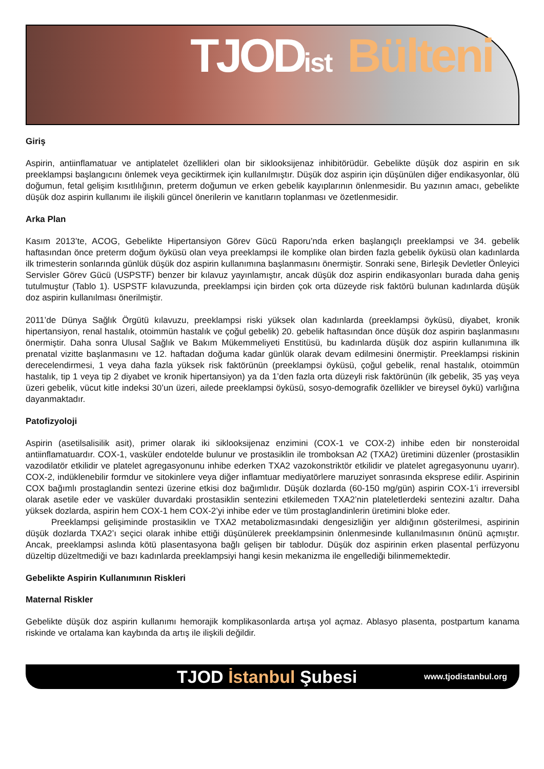TJODist Bülteni
Giriş
Aspirin, antiinflamatuar ve antiplatelet özellikleri olan bir siklooksijenaz inhibitörüdür. Gebelikte düşük doz aspirin en sık preeklampsi başlangıcını önlemek veya geciktirmek için kullanılmıştır. Düşük doz aspirin için düşünülen diğer endikasyonlar, ölü doğumun, fetal gelişim kısıtlılığının, preterm doğumun ve erken gebelik kayıplarının önlenmesidir. Bu yazının amacı, gebelikte düşük doz aspirin kullanımı ile ilişkili güncel önerilerin ve kanıtların toplanması ve özetlenmesidir.
Arka Plan
Kasım 2013’te, ACOG, Gebelikte Hipertansiyon Görev Gücü Raporu’nda erken başlangıçlı preeklampsi ve 34. gebelik haftasından önce preterm doğum öyküsü olan veya preeklampsi ile komplike olan birden fazla gebelik öyküsü olan kadınlarda ilk trimesterin sonlarında günlük düşük doz aspirin kullanımına başlanmasını önermiştir. Sonraki sene, Birleşik Devletler Önleyici Servisler Görev Gücü (USPSTF) benzer bir kılavuz yayınlamıştır, ancak düşük doz aspirin endikasyonları burada daha geniş tutulmuştur (Tablo 1). USPSTF kılavuzunda, preeklampsi için birden çok orta düzeyde risk faktörü bulunan kadınlarda düşük doz aspirin kullanılması önerilmiştir.
2011’de Dünya Sağlık Örgütü kılavuzu, preeklampsi riski yüksek olan kadınlarda (preeklampsi öyküsü, diyabet, kronik hipertansiyon, renal hastalık, otoimmün hastalık ve çoğul gebelik) 20. gebelik haftasından önce düşük doz aspirin başlanmasını önermiştir. Daha sonra Ulusal Sağlık ve Bakım Mükemmeliyeti Enstitüsü, bu kadınlarda düşük doz aspirin kullanımına ilk prenatal vizitte başlanmasını ve 12. haftadan doğuma kadar günlük olarak devam edilmesini önermiştir. Preeklampsi riskinin derecelendirmesi, 1 veya daha fazla yüksek risk faktörünün (preeklampsi öyküsü, çoğul gebelik, renal hastalık, otoimmün hastalık, tip 1 veya tip 2 diyabet ve kronik hipertansiyon) ya da 1’den fazla orta düzeyli risk faktörünün (ilk gebelik, 35 yaş veya üzeri gebelik, vücut kitle indeksi 30’un üzeri, ailede preeklampsi öyküsü, sosyo-demografik özellikler ve bireysel öykü) varlığına dayanmaktadır.
Patofizyoloji
Aspirin (asetilsalisilik asit), primer olarak iki siklooksijenaz enzimini (COX-1 ve COX-2) inhibe eden bir nonsteroidal antiinflamatuardır. COX-1, vasküler endotelde bulunur ve prostasiklin ile tromboksan A2 (TXA2) üretimini düzenler (prostasiklin vazodilatör etkilidir ve platelet agregasyonunu inhibe ederken TXA2 vazokonstriktör etkilidir ve platelet agregasyonunu uyarır). COX-2, indüklenebilir formdur ve sitokinlere veya diğer inflamtuar mediyatörlere maruziyet sonrasında eksprese edilir. Aspirinin COX bağımlı prostaglandin sentezi üzerine etkisi doz bağımlıdır. Düşük dozlarda (60-150 mg/gün) aspirin COX-1’i irreversibl olarak asetile eder ve vasküler duvardaki prostasiklin sentezini etkilemeden TXA2’nin plateletlerdeki sentezini azaltır. Daha yüksek dozlarda, aspirin hem COX-1 hem COX-2’yi inhibe eder ve tüm prostaglandinlerin üretimini bloke eder.
Preeklampsi gelişiminde prostasiklin ve TXA2 metabolizmasındaki dengesizliğin yer aldığının gösterilmesi, aspirinin düşük dozlarda TXA2’ı seçici olarak inhibe ettiği düşünülerek preeklampsinin önlenmesinde kullanılmasının önünü açmıştır. Ancak, preeklampsi aslında kötü plasentasyona bağlı gelişen bir tablodur. Düşük doz aspirinin erken plasental perfüzyonu düzeltip düzeltmediği ve bazı kadınlarda preeklampsiyi hangi kesin mekanizma ile engellediği bilinmemektedir.
Gebelikte Aspirin Kullanımının Riskleri
Maternal Riskler
Gebelikte düşük doz aspirin kullanımı hemorajik komplikasonlarda artışa yol açmaz. Ablasyo plasenta, postpartum kanama riskinde ve ortalama kan kaybında da artış ile ilişkili değildir.
TJOD İstanbul Şubesi www.tjodistanbul.org